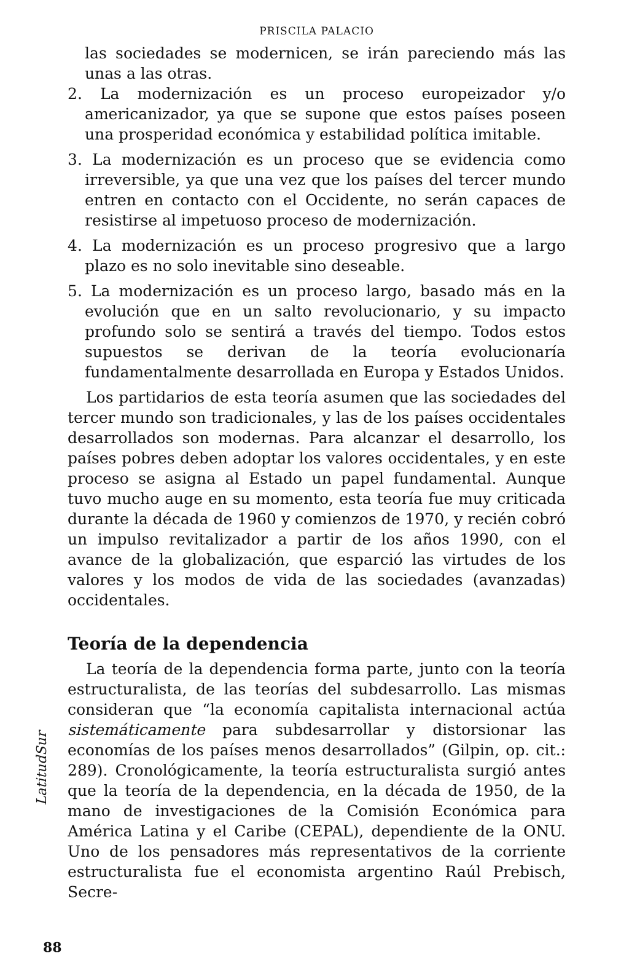PRISCILA PALACIO
las sociedades se modernicen, se irán pareciendo más las unas a las otras.
2. La modernización es un proceso europeizador y/o americanizador, ya que se supone que estos países poseen una prosperidad económica y estabilidad política imitable.
3. La modernización es un proceso que se evidencia como irreversible, ya que una vez que los países del tercer mundo entren en contacto con el Occidente, no serán capaces de resistirse al impetuoso proceso de modernización.
4. La modernización es un proceso progresivo que a largo plazo es no solo inevitable sino deseable.
5. La modernización es un proceso largo, basado más en la evolución que en un salto revolucionario, y su impacto profundo solo se sentirá a través del tiempo. Todos estos supuestos se derivan de la teoría evolucionaría fundamentalmente desarrollada en Europa y Estados Unidos.
Los partidarios de esta teoría asumen que las sociedades del tercer mundo son tradicionales, y las de los países occidentales desarrollados son modernas. Para alcanzar el desarrollo, los países pobres deben adoptar los valores occidentales, y en este proceso se asigna al Estado un papel fundamental. Aunque tuvo mucho auge en su momento, esta teoría fue muy criticada durante la década de 1960 y comienzos de 1970, y recién cobró un impulso revitalizador a partir de los años 1990, con el avance de la globalización, que esparció las virtudes de los valores y los modos de vida de las sociedades (avanzadas) occidentales.
Teoría de la dependencia
La teoría de la dependencia forma parte, junto con la teoría estructuralista, de las teorías del subdesarrollo. Las mismas consideran que “la economía capitalista internacional actúa sistemáticamente para subdesarrollar y distorsionar las economías de los países menos desarrollados” (Gilpin, op. cit.: 289). Cronológicamente, la teoría estructuralista surgió antes que la teoría de la dependencia, en la década de 1950, de la mano de investigaciones de la Comisión Económica para América Latina y el Caribe (CEPAL), dependiente de la ONU. Uno de los pensadores más representativos de la corriente estructuralista fue el economista argentino Raúl Prebisch, Secre-
LatitudSur
88